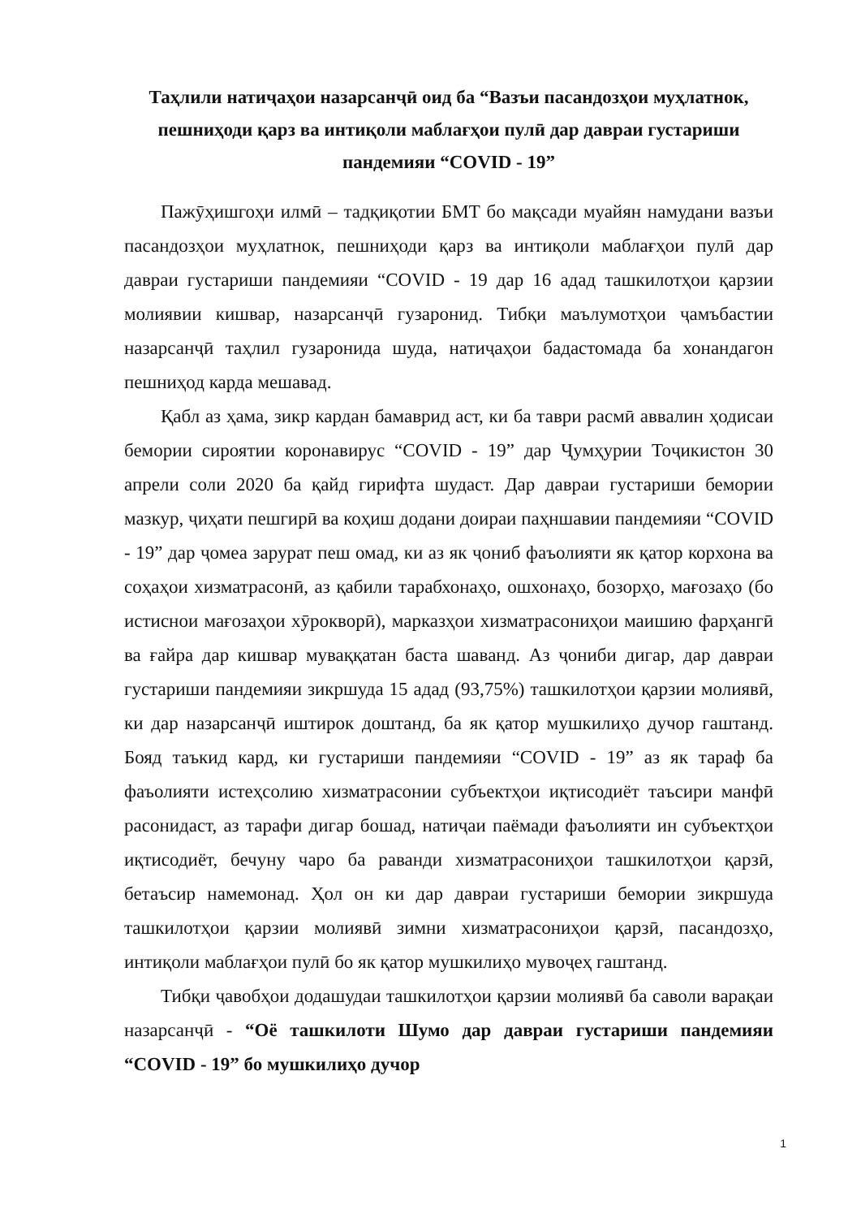Таҳлили натиҷаҳои назарсанҷӣ оид ба “Вазъи пасандозҳои муҳлатнок, пешниҳоди қарз ва интиқоли маблағҳои пулӣ дар давраи густариши пандемияи “COVID - 19”
Пажӯҳишгоҳи илмӣ – тадқиқотии БМТ бо мақсади муайян намудани вазъи пасандозҳои муҳлатнок, пешниҳоди қарз ва интиқоли маблағҳои пулӣ дар давраи густариши пандемияи “COVID - 19 дар 16 адад ташкилотҳои қарзии молиявии кишвар, назарсанҷӣ гузаронид. Тибқи маълумотҳои ҷамъбастии назарсанҷӣ таҳлил гузаронида шуда, натиҷаҳои бадастомада ба хонандагон пешниҳод карда мешавад.
Қабл аз ҳама, зикр кардан бамаврид аст, ки ба таври расмӣ аввалин ҳодисаи бемории сироятии коронавирус “COVID - 19” дар Ҷумҳурии Тоҷикистон 30 апрели соли 2020 ба қайд гирифта шудаст. Дар давраи густариши бемории мазкур, ҷиҳати пешгирӣ ва коҳиш додани доираи паҳншавии пандемияи “COVID - 19” дар ҷомеа зарурат пеш омад, ки аз як ҷониб фаъолияти як қатор корхона ва соҳаҳои хизматрасонӣ, аз қабили тарабхонаҳо, ошхонаҳо, бозорҳо, мағозаҳо (бо истиснои мағозаҳои хӯрокворӣ), марказҳои хизматрасониҳои маишию фарҳангӣ ва ғайра дар кишвар муваққатан баста шаванд. Аз ҷониби дигар, дар давраи густариши пандемияи зикршуда 15 адад (93,75%) ташкилотҳои қарзии молиявӣ, ки дар назарсанҷӣ иштирок доштанд, ба як қатор мушкилиҳо дучор гаштанд. Бояд таъкид кард, ки густариши пандемияи “COVID - 19” аз як тараф ба фаъолияти истеҳсолию хизматрасонии субъектҳои иқтисодиёт таъсири манфӣ расонидаст, аз тарафи дигар бошад, натиҷаи паёмади фаъолияти ин субъектҳои иқтисодиёт, бечуну чаро ба раванди хизматрасониҳои ташкилотҳои қарзӣ, бетаъсир намемонад. Ҳол он ки дар давраи густариши бемории зикршуда ташкилотҳои қарзии молиявӣ зимни хизматрасониҳои қарзӣ, пасандозҳо, интиқоли маблағҳои пулӣ бо як қатор мушкилиҳо мувоҷеҳ гаштанд.
Тибқи ҷавобҳои додашудаи ташкилотҳои қарзии молиявӣ ба саволи варақаи назарсанҷӣ - “Оё ташкилоти Шумо дар давраи густариши пандемияи “COVID - 19” бо мушкилиҳо дучор
1